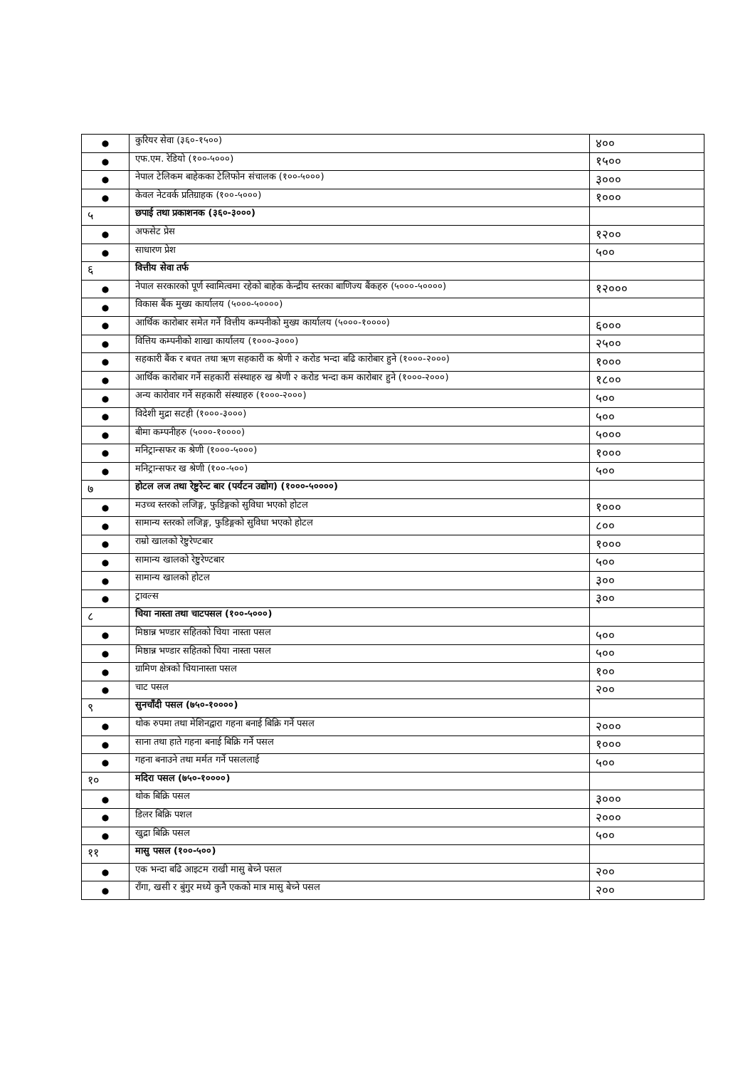| ● | कुरियर सेवा (३६०-१५००) | ४०० |
| ● | एफ.एम. रेडियो (१००-५०००) | १५०० |
| ● | नेपाल टेलिकम बाहेकका टेलिफोन संचालक (१००-५०००) | ३००० |
| ● | केवल नेटवर्क प्रतिग्राहक (१००-५०००) | १००० |
| ५ | छपाई तथा प्रकाशनक (३६०-३०००) | |
| ● | अफसेट प्रेस | १२०० |
| ● | साधारण प्रेश | ५०० |
| ६ | वित्तीय सेवा तर्फ | |
| ● | नेपाल सरकारको पूर्ण स्वामित्वमा रहेको बाहेक केन्द्रीय स्तरका बाणिज्य बैंकहरु (५०००-५००००) | १२००० |
| ● | विकास बैंक मुख्य कार्यालय (५०००-५००००) | |
| ● | आर्थिक कारोबार समेत गर्ने वित्तीय कम्पनीको मुख्य कार्यालय (५०००-१००००) | ६००० |
| ● | वित्तिय कम्पनीको शाखा कार्यालय (१०००-३०००) | २५०० |
| ● | सहकारी बैंक र बचत तथा ऋण सहकारी क श्रेणी २ करोड भन्दा बढि कारोबार हुने (१०००-२०००) | १००० |
| ● | आर्थिक कारोबार गर्ने सहकारी संस्थाहरु ख श्रेणी २ करोड भन्दा कम कारोबार हुने (१०००-२०००) | १८०० |
| ● | अन्य कारोवार गर्ने सहकारी संस्थाहरु (१०००-२०००) | ५०० |
| ● | विदेशी मुद्रा सटही (१०००-३०००) | ५०० |
| ● | बीमा कम्पनीहरु (५०००-१००००) | ५००० |
| ● | मनिट्रान्सफर क श्रेणी (१०००-५०००) | १००० |
| ● | मनिट्रान्सफर ख श्रेणी (१००-५००) | ५०० |
| ७ | होटल लज तथा रेष्टुरेन्ट बार (पर्यटन उद्योग) (१०००-५००००) | |
| ● | मउच्च स्तरको लजिङ्ग, फुडिङ्गको सुविधा भएको होटल | १००० |
| ● | सामान्य स्तरको लजिङ्ग, फुडिङ्गको सुविधा भएको होटल | ८०० |
| ● | राम्रो खालको रेष्टुरेण्टबार | १००० |
| ● | सामान्य खालको रेष्टुरेण्टबार | ५०० |
| ● | सामान्य खालको होटल | ३०० |
| ● | ट्रावल्स | ३०० |
| ८ | चिया नास्ता तथा चाटपसल (१००-५०००) | |
| ● | मिष्ठान्न भण्डार सहितको चिया नास्ता पसल | ५०० |
| ● | मिष्ठान्न भण्डार सहितको चिया नास्ता पसल | ५०० |
| ● | ग्रामिण क्षेत्रको चियानास्ता पसल | १०० |
| ● | चाट पसल | २०० |
| ९ | सुनचाँदी पसल (७५०-१००००) | |
| ● | थोक रुपमा तथा मेशिनद्वारा गहना बनाई बिक्रि गर्ने पसल | २००० |
| ● | साना तथा हाते गहना बनाई बिक्रि गर्ने पसल | १००० |
| ● | गहना बनाउने तथा मर्मत गर्ने पसललाई | ५०० |
| १० | मदिरा पसल (७५०-१००००) | |
| ● | थोक बिक्रि पसल | ३००० |
| ● | डिलर बिक्रि पशल | २००० |
| ● | खुद्रा बिक्रि पसल | ५०० |
| ११ | मासु पसल (१००-५००) | |
| ● | एक भन्दा बढि आइटम राखी मासु बेच्ने पसल | २०० |
| ● | राँगा, खसी र बुंगुर मध्ये कुनै एकको मात्र मासु बेच्ने पसल | २०० |